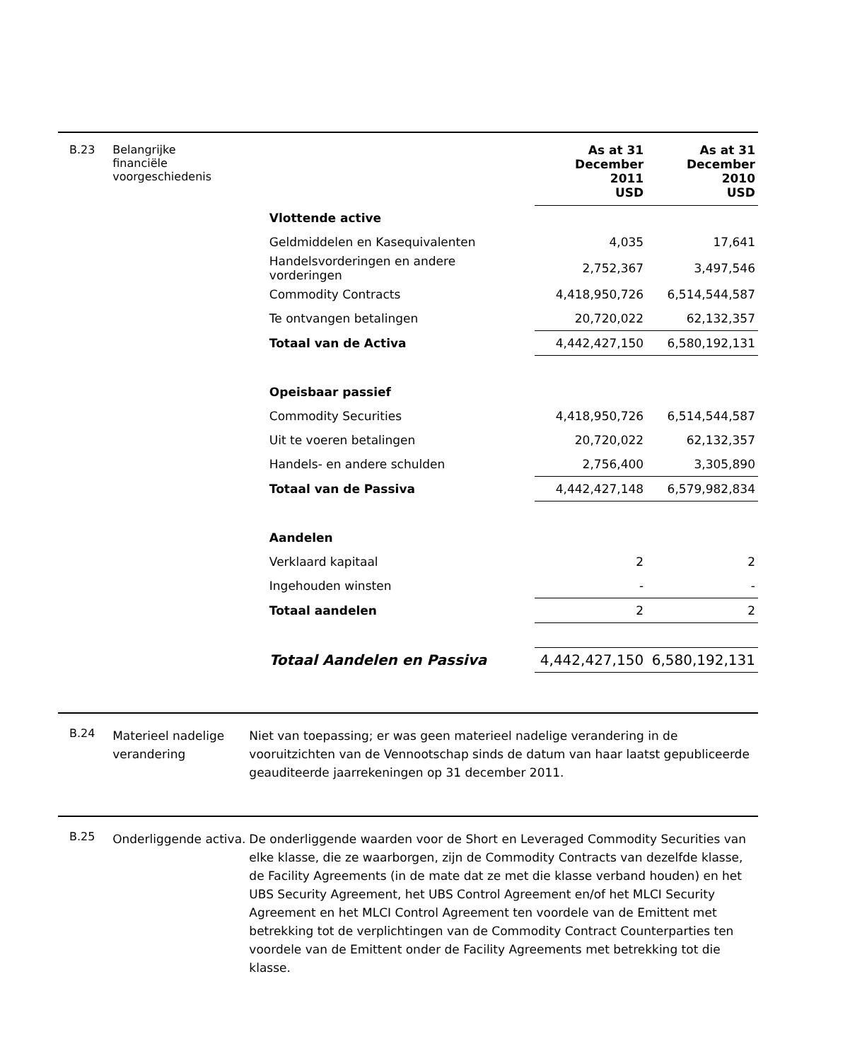B.23 Belangrijke
financiële
voorgeschiedenis
| | As at 31 December 2011 USD | As at 31 December 2010 USD |
| Vlottende active | | |
| Geldmiddelen en Kasequivalenten | 4,035 | 17,641 |
| Handelsvorderingen en andere vorderingen | 2,752,367 | 3,497,546 |
| Commodity Contracts | 4,418,950,726 | 6,514,544,587 |
| Te ontvangen betalingen | 20,720,022 | 62,132,357 |
| Totaal van de Activa | 4,442,427,150 | 6,580,192,131 |
| Opeisbaar passief | | |
| Commodity Securities | 4,418,950,726 | 6,514,544,587 |
| Uit te voeren betalingen | 20,720,022 | 62,132,357 |
| Handels- en andere schulden | 2,756,400 | 3,305,890 |
| Totaal van de Passiva | 4,442,427,148 | 6,579,982,834 |
| Aandelen | | |
| Verklaard kapitaal | 2 | 2 |
| Ingehouden winsten | - | - |
| Totaal aandelen | 2 | 2 |
| Totaal Aandelen en Passiva | 4,442,427,150 | 6,580,192,131 |
B.24
Materieel nadelige verandering
Niet van toepassing; er was geen materieel nadelige verandering in de vooruitzichten van de Vennootschap sinds de datum van haar laatst gepubliceerde geauditeerde jaarrekeningen op 31 december 2011.
B.25
Onderliggende activa.
De onderliggende waarden voor de Short en Leveraged Commodity Securities van elke klasse, die ze waarborgen, zijn de Commodity Contracts van dezelfde klasse, de Facility Agreements (in de mate dat ze met die klasse verband houden) en het UBS Security Agreement, het UBS Control Agreement en/of het MLCI Security Agreement en het MLCI Control Agreement ten voordele van de Emittent met betrekking tot de verplichtingen van de Commodity Contract Counterparties ten voordele van de Emittent onder de Facility Agreements met betrekking tot die klasse.